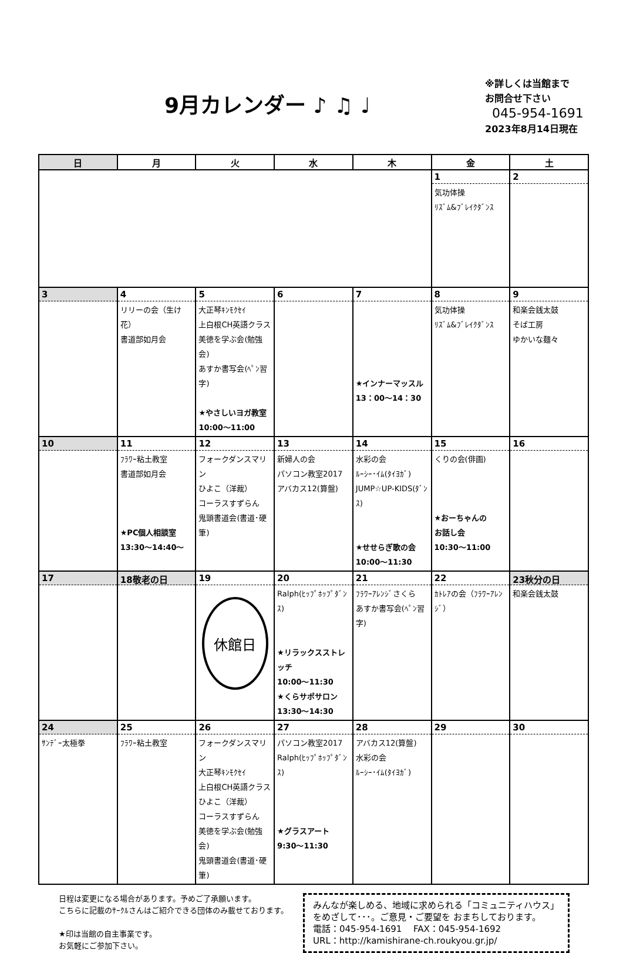9月カレンダー ♪ ♫ ♩
※詳しくは当館まで
お問合せ下さい
045-954-1691
2023年8月14日現在
| 日 | 月 | 火 | 水 | 木 | 金 | 土 |
| --- | --- | --- | --- | --- | --- | --- |
| | | | | | 1 気功体操 ﾘｽﾞﾑ&ﾌﾞﾚｲｸﾀﾞﾝｽ | 2 |
| 3 | 4 リリーの会（生け花） 書道部如月会 | 5 大正琴ｷﾝﾓｸｾｲ 上白根CH英語クラス 美徳を学ぶ会(勉強会) あすか書写会(ﾍﾟﾝ習字) ★やさしいヨガ教室 10:00～11:00 | 6 | 7 ★インナーマッスル 13：00～14：30 | 8 気功体操 ﾘｽﾞﾑ&ﾌﾞﾚｲｸﾀﾞﾝｽ | 9 和楽会銭太鼓 そば工房 ゆかいな麺々 |
| 10 | 11 ﾌﾗﾜｰ粘土教室 書道部如月会 ★PC個人相談室 13:30～14:40～ | 12 フォークダンスマリン ひよこ（洋裁） コーラスすずらん 鬼頭書道会(書道･硬筆) | 13 新婦人の会 パソコン教室2017 アバカス12(算盤) | 14 水彩の会 ﾙｰｼｰ･ｲﾑ(ﾀｲﾖｶﾞ) JUMP☆UP-KIDS(ﾀﾞﾝｽ) ★せせらぎ歌の会 10:00～11:30 | 15 くりの会(俳画) ★おーちゃんの お話し会 10:30～11:00 | 16 |
| 17 | 18敬老の日 | 19 休館日 | 20 Ralph(ﾋｯﾌﾟﾎｯﾌﾟﾀﾞﾝｽ) ★リラックスストレッチ 10:00～11:30 ★くらサポサロン 13:30～14:30 | 21 ﾌﾗﾜｰｱﾚﾝｼﾞさくら あすか書写会(ﾍﾟﾝ習字) | 22 ｶﾄﾚｱの会（ﾌﾗﾜｰｱﾚﾝｼﾞ） | 23秋分の日 和楽会銭太鼓 |
| 24 ｻﾝﾃﾞｰ太極拳 | 25 ﾌﾗﾜｰ粘土教室 | 26 フォークダンスマリン 大正琴ｷﾝﾓｸｾｲ 上白根CH英語クラス ひよこ（洋裁） コーラスすずらん 美徳を学ぶ会(勉強会) 鬼頭書道会(書道･硬筆) | 27 パソコン教室2017 Ralph(ﾋｯﾌﾟﾎｯﾌﾟﾀﾞﾝｽ) ★グラスアート 9:30～11:30 | 28 アバカス12(算盤) 水彩の会 ﾙｰｼｰ･ｲﾑ(ﾀｲﾖｶﾞ) | 29 | 30 |
日程は変更になる場合があります。予めご了承願います。
こちらに記載のｻｰｸﾙさんはご紹介できる団体のみ載せております。
★印は当館の自主事業です。
お気軽にご参加下さい。
みんなが楽しめる、地域に求められる「コミュニティハウス」をめざして･･･。ご意見・ご要望を おまちしております。
電話：045-954-1691　 FAX：045-954-1692
URL：http://kamishirane-ch.roukyou.gr.jp/